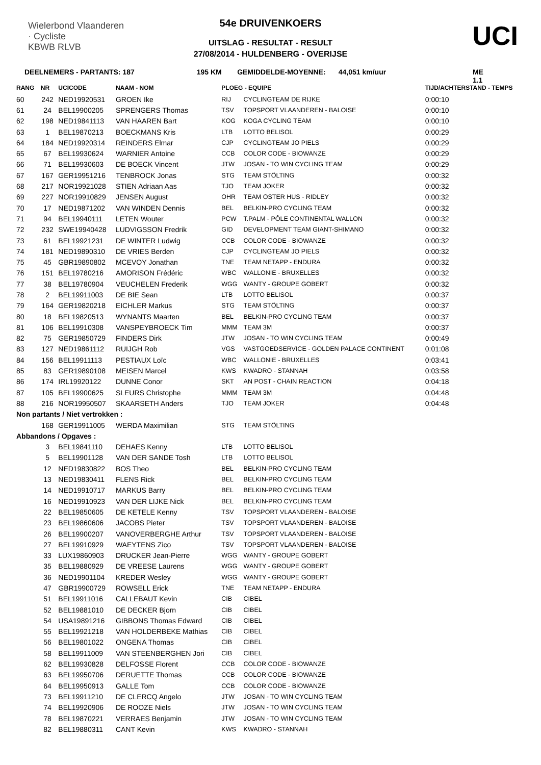Wielerbond Vlaanderen · Cycliste
KBWB RLVB
UCI
54e DRUIVENKOERS
UITSLAG - RESULTAT - RESULT
27/08/2014 - HULDENBERG - OVERIJSE
DEELNEMERS - PARTANTS: 187 195 KM GEMIDDELDE-MOYENNE: 44,051 km/uur ME 1.1
| RANG | NR | UCICODE | NAAM - NOM | PLOEG - EQUIPE | | TIJD/ACHTERSTAND - TEMPS |
| --- | --- | --- | --- | --- | --- | --- |
| 60 | 242 | NED19920531 | GROEN Ike | RIJ | CYCLINGTEAM DE RIJKE | 0:00:10 |
| 61 | 24 | BEL19900205 | SPRENGERS Thomas | TSV | TOPSPORT VLAANDEREN - BALOISE | 0:00:10 |
| 62 | 198 | NED19841113 | VAN HAAREN Bart | KOG | KOGA CYCLING TEAM | 0:00:10 |
| 63 | 1 | BEL19870213 | BOECKMANS Kris | LTB | LOTTO BELISOL | 0:00:29 |
| 64 | 184 | NED19920314 | REINDERS Elmar | CJP | CYCLINGTEAM JO PIELS | 0:00:29 |
| 65 | 67 | BEL19930624 | WARNIER Antoine | CCB | COLOR CODE - BIOWANZE | 0:00:29 |
| 66 | 71 | BEL19930603 | DE BOECK Vincent | JTW | JOSAN - TO WIN CYCLING TEAM | 0:00:29 |
| 67 | 167 | GER19951216 | TENBROCK Jonas | STG | TEAM STÖLTING | 0:00:32 |
| 68 | 217 | NOR19921028 | STIEN Adriaan Aas | TJO | TEAM JOKER | 0:00:32 |
| 69 | 227 | NOR19910829 | JENSEN August | OHR | TEAM OSTER HUS - RIDLEY | 0:00:32 |
| 70 | 17 | NED19871202 | VAN WINDEN Dennis | BEL | BELKIN-PRO CYCLING TEAM | 0:00:32 |
| 71 | 94 | BEL19940111 | LETEN Wouter | PCW | T.PALM - PÔLE CONTINENTAL WALLON | 0:00:32 |
| 72 | 232 | SWE19940428 | LUDVIGSSON Fredrik | GID | DEVELOPMENT TEAM GIANT-SHIMANO | 0:00:32 |
| 73 | 61 | BEL19921231 | DE WINTER Ludwig | CCB | COLOR CODE - BIOWANZE | 0:00:32 |
| 74 | 181 | NED19890310 | DE VRIES Berden | CJP | CYCLINGTEAM JO PIELS | 0:00:32 |
| 75 | 45 | GBR19890802 | MCEVOY Jonathan | TNE | TEAM NETAPP - ENDURA | 0:00:32 |
| 76 | 151 | BEL19780216 | AMORISON Frédéric | WBC | WALLONIE - BRUXELLES | 0:00:32 |
| 77 | 38 | BEL19780904 | VEUCHELEN Frederik | WGG | WANTY - GROUPE GOBERT | 0:00:32 |
| 78 | 2 | BEL19911003 | DE BIE Sean | LTB | LOTTO BELISOL | 0:00:37 |
| 79 | 164 | GER19820218 | EICHLER Markus | STG | TEAM STÖLTING | 0:00:37 |
| 80 | 18 | BEL19820513 | WYNANTS Maarten | BEL | BELKIN-PRO CYCLING TEAM | 0:00:37 |
| 81 | 106 | BEL19910308 | VANSPEYBROECK Tim | MMM | TEAM 3M | 0:00:37 |
| 82 | 75 | GER19850729 | FINDERS Dirk | JTW | JOSAN - TO WIN CYCLING TEAM | 0:00:49 |
| 83 | 127 | NED19861112 | RUIJGH Rob | VGS | VASTGOEDSERVICE - GOLDEN PALACE CONTINENT | 0:01:08 |
| 84 | 156 | BEL19911113 | PESTIAUX Loïc | WBC | WALLONIE - BRUXELLES | 0:03:41 |
| 85 | 83 | GER19890108 | MEISEN Marcel | KWS | KWADRO - STANNAH | 0:03:58 |
| 86 | 174 | IRL19920122 | DUNNE Conor | SKT | AN POST - CHAIN REACTION | 0:04:18 |
| 87 | 105 | BEL19900625 | SLEURS Christophe | MMM | TEAM 3M | 0:04:48 |
| 88 | 216 | NOR19950507 | SKAARSETH Anders | TJO | TEAM JOKER | 0:04:48 |
| Non partants / Niet vertrokken : | | | | | | |
| | 168 | GER19911005 | WERDA Maximilian | STG | TEAM STÖLTING | |
| Abbandons / Opgaves : | | | | | | |
| | 3 | BEL19841110 | DEHAES Kenny | LTB | LOTTO BELISOL | |
| | 5 | BEL19901128 | VAN DER SANDE Tosh | LTB | LOTTO BELISOL | |
| | 12 | NED19830822 | BOS Theo | BEL | BELKIN-PRO CYCLING TEAM | |
| | 13 | NED19830411 | FLENS Rick | BEL | BELKIN-PRO CYCLING TEAM | |
| | 14 | NED19910717 | MARKUS Barry | BEL | BELKIN-PRO CYCLING TEAM | |
| | 16 | NED19910923 | VAN DER LIJKE Nick | BEL | BELKIN-PRO CYCLING TEAM | |
| | 22 | BEL19850605 | DE KETELE Kenny | TSV | TOPSPORT VLAANDEREN - BALOISE | |
| | 23 | BEL19860606 | JACOBS Pieter | TSV | TOPSPORT VLAANDEREN - BALOISE | |
| | 26 | BEL19900207 | VANOVERBERGHE Arthur | TSV | TOPSPORT VLAANDEREN - BALOISE | |
| | 27 | BEL19910929 | WAEYTENS Zico | TSV | TOPSPORT VLAANDEREN - BALOISE | |
| | 33 | LUX19860903 | DRUCKER Jean-Pierre | WGG | WANTY - GROUPE GOBERT | |
| | 35 | BEL19880929 | DE VREESE Laurens | WGG | WANTY - GROUPE GOBERT | |
| | 36 | NED19901104 | KREDER Wesley | WGG | WANTY - GROUPE GOBERT | |
| | 47 | GBR19900729 | ROWSELL Erick | TNE | TEAM NETAPP - ENDURA | |
| | 51 | BEL19911016 | CALLEBAUT Kevin | CIB | CIBEL | |
| | 52 | BEL19881010 | DE DECKER Bjorn | CIB | CIBEL | |
| | 54 | USA19891216 | GIBBONS Thomas Edward | CIB | CIBEL | |
| | 55 | BEL19921218 | VAN HOLDERBEKE Mathias | CIB | CIBEL | |
| | 56 | BEL19801022 | ONGENA Thomas | CIB | CIBEL | |
| | 58 | BEL19911009 | VAN STEENBERGHEN Jori | CIB | CIBEL | |
| | 62 | BEL19930828 | DELFOSSE Florent | CCB | COLOR CODE - BIOWANZE | |
| | 63 | BEL19950706 | DERUETTE Thomas | CCB | COLOR CODE - BIOWANZE | |
| | 64 | BEL19950913 | GALLE Tom | CCB | COLOR CODE - BIOWANZE | |
| | 73 | BEL19911210 | DE CLERCQ Angelo | JTW | JOSAN - TO WIN CYCLING TEAM | |
| | 74 | BEL19920906 | DE ROOZE Niels | JTW | JOSAN - TO WIN CYCLING TEAM | |
| | 78 | BEL19870221 | VERRAES Benjamin | JTW | JOSAN - TO WIN CYCLING TEAM | |
| | 82 | BEL19880311 | CANT Kevin | KWS | KWADRO - STANNAH | |